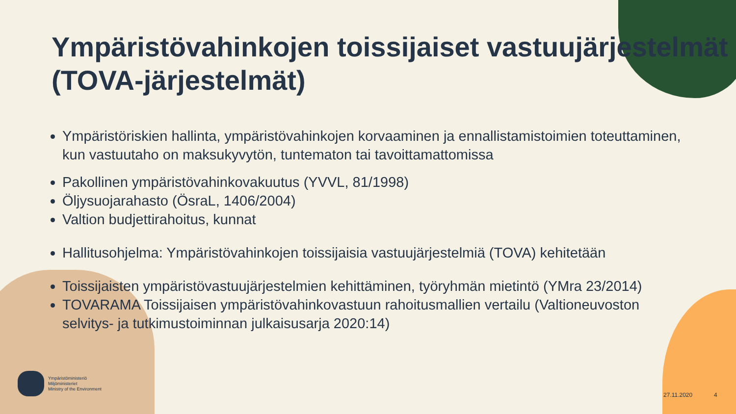Ympäristövahinkojen toissijaiset vastuujärjestelmät (TOVA-järjestelmät)
Ympäristöriskien hallinta, ympäristövahinkojen korvaaminen ja ennallistamistoimien toteuttaminen, kun vastuutaho on maksukyvytön, tuntematon tai tavoittamattomissa
Pakollinen ympäristövahinkovakuutus (YVVL, 81/1998)
Öljysuojarahasto (ÖsraL, 1406/2004)
Valtion budjettirahoitus, kunnat
Hallitusohjelma: Ympäristövahinkojen toissijaisia vastuujärjestelmiä (TOVA) kehitetään
Toissijaisten ympäristövastuujärjestelmien kehittäminen, työryhmän mietintö (YMra 23/2014)
TOVARAMA Toissijaisen ympäristövahinkovastuun rahoitusmallien vertailu (Valtioneuvoston selvitys- ja tutkimustoiminnan julkaisusarja 2020:14)
Ympäristöministeriö
Miljöministeriet
Ministry of the Environment
27.11.2020 4